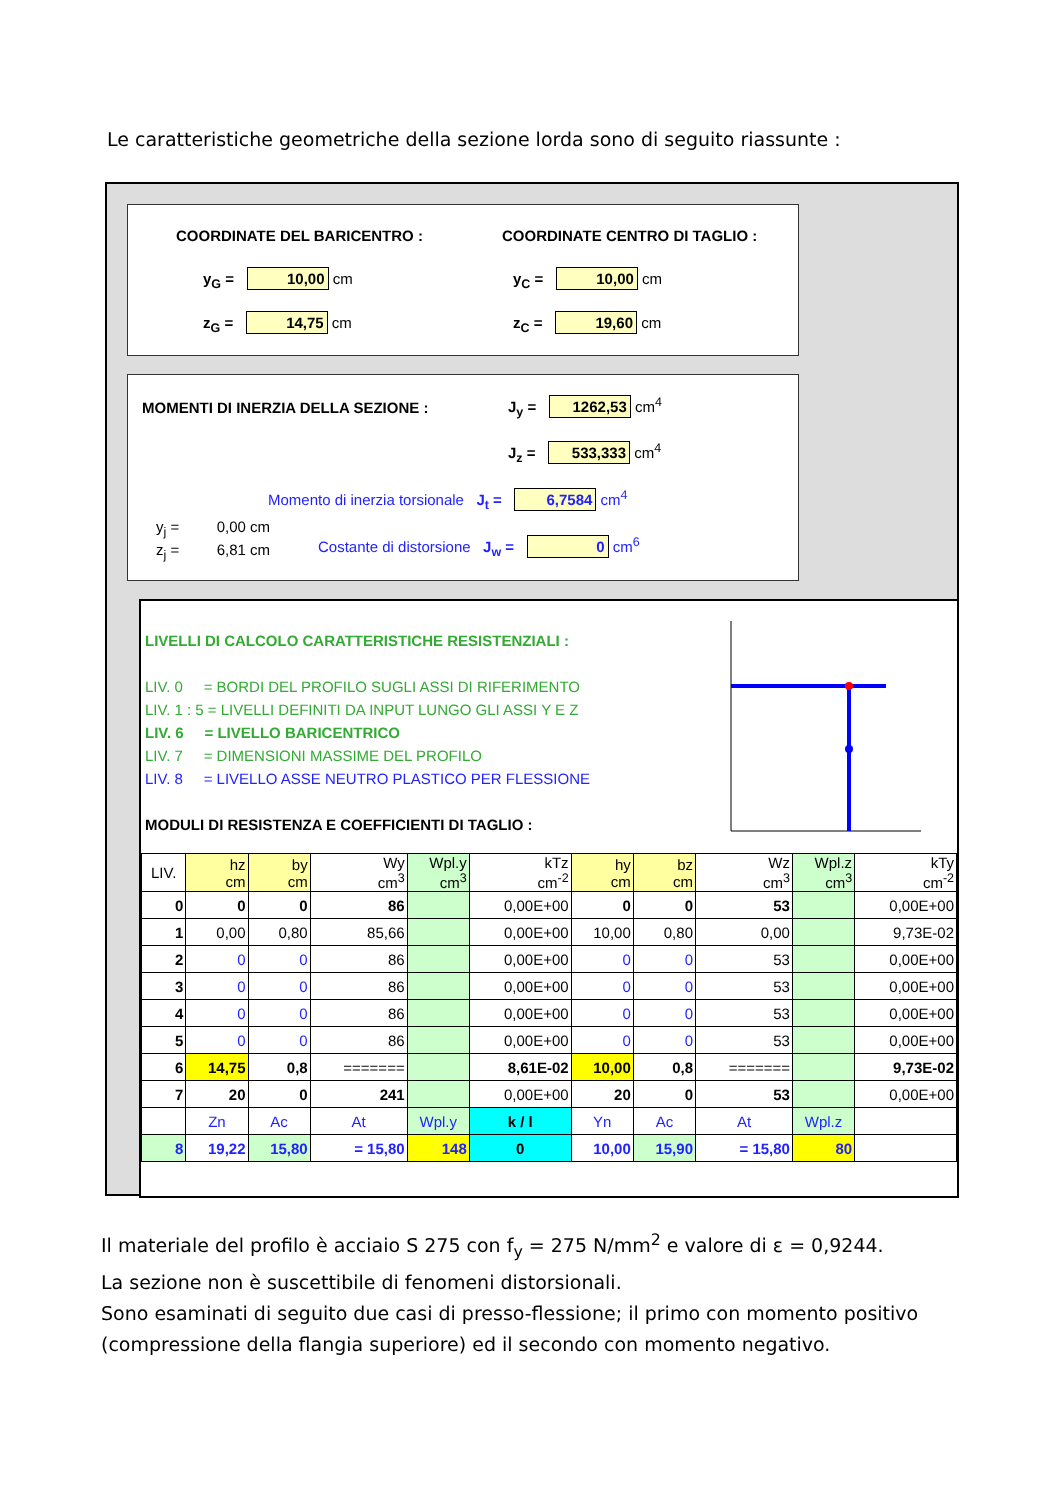Le caratteristiche geometriche della sezione lorda sono di seguito riassunte :
COORDINATE DEL BARICENTRO : COORDINATE CENTRO DI TAGLIO :
y<sub>G</sub> = 10,00 cm
z<sub>G</sub> = 14,75 cm
y<sub>C</sub> = 10,00 cm
z<sub>C</sub> = 19,60 cm
MOMENTI DI INERZIA DELLA SEZIONE : J<sub>y</sub> = 1262,53 cm<sup>4</sup>
J<sub>z</sub> = 533,333 cm<sup>4</sup>
Momento di inerzia torsionale J<sub>t</sub> = 6,7584 cm<sup>4</sup>
y<sub>j</sub> = 0,00 cm
z<sub>j</sub> = 6,81 cm Costante di distorsione J<sub>w</sub> = 0 cm<sup>6</sup>
LIVELLI DI CALCOLO CARATTERISTICHE RESISTENZIALI :
LIV. 0 = BORDI DEL PROFILO SUGLI ASSI DI RIFERIMENTO
LIV. 1 : 5 = LIVELLI DEFINITI DA INPUT LUNGO GLI ASSI Y E Z
LIV. 6 = LIVELLO BARICENTRICO
LIV. 7 = DIMENSIONI MASSIME DEL PROFILO
LIV. 8 = LIVELLO ASSE NEUTRO PLASTICO PER FLESSIONE
MODULI DI RESISTENZA E COEFFICIENTI DI TAGLIO :
| LIV. | hz cm | by cm | Wy cm<sup>3</sup> | Wpl.y cm<sup>3</sup> | kTz cm<sup>-2</sup> | hy cm | bz cm | Wz cm<sup>3</sup> | Wpl.z cm<sup>3</sup> | kTy cm<sup>-2</sup> |
| 0 | 0 | 0 | 86 | | 0,00E+00 | 0 | 0 | 53 | | 0,00E+00 |
| 1 | 0,00 | 0,80 | 85,66 | | 0,00E+00 | 10,00 | 0,80 | 0,00 | | 9,73E-02 |
| 2 | 0 | 0 | 86 | | 0,00E+00 | 0 | 0 | 53 | | 0,00E+00 |
| 3 | 0 | 0 | 86 | | 0,00E+00 | 0 | 0 | 53 | | 0,00E+00 |
| 4 | 0 | 0 | 86 | | 0,00E+00 | 0 | 0 | 53 | | 0,00E+00 |
| 5 | 0 | 0 | 86 | | 0,00E+00 | 0 | 0 | 53 | | 0,00E+00 |
| 6 | 14,75 | 0,8 | ======= | | 8,61E-02 | 10,00 | 0,8 | ======= | | 9,73E-02 |
| 7 | 20 | 0 | 241 | | 0,00E+00 | 20 | 0 | 53 | | 0,00E+00 |
| | Zn | Ac | At | Wpl.y | k / l | Yn | Ac | At | Wpl.z | |
| 8 | 19,22 | 15,80 | = 15,80 | 148 | 0 | 10,00 | 15,90 | = 15,80 | 80 | |
Il materiale del profilo è acciaio S 275 con f<sub>y</sub> = 275 N/mm<sup>2</sup> e valore di ε = 0,9244.
La sezione non è suscettibile di fenomeni distorsionali.
Sono esaminati di seguito due casi di presso-flessione; il primo con momento positivo (compressione della flangia superiore) ed il secondo con momento negativo.